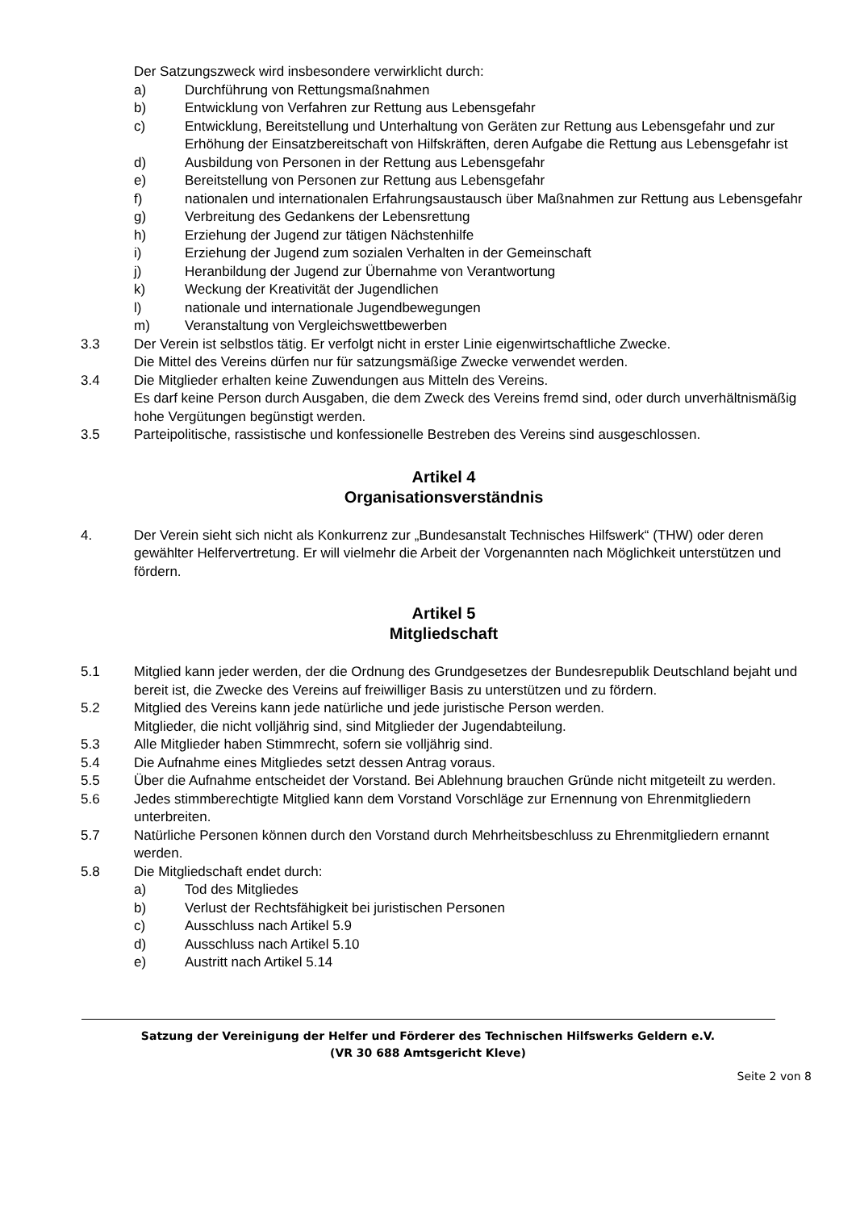Der Satzungszweck wird insbesondere verwirklicht durch:
a) Durchführung von Rettungsmaßnahmen
b) Entwicklung von Verfahren zur Rettung aus Lebensgefahr
c) Entwicklung, Bereitstellung und Unterhaltung von Geräten zur Rettung aus Lebensgefahr und zur Erhöhung der Einsatzbereitschaft von Hilfskräften, deren Aufgabe die Rettung aus Lebensgefahr ist
d) Ausbildung von Personen in der Rettung aus Lebensgefahr
e) Bereitstellung von Personen zur Rettung aus Lebensgefahr
f) nationalen und internationalen Erfahrungsaustausch über Maßnahmen zur Rettung aus Lebensgefahr
g) Verbreitung des Gedankens der Lebensrettung
h) Erziehung der Jugend zur tätigen Nächstenhilfe
i) Erziehung der Jugend zum sozialen Verhalten in der Gemeinschaft
j) Heranbildung der Jugend zur Übernahme von Verantwortung
k) Weckung der Kreativität der Jugendlichen
l) nationale und internationale Jugendbewegungen
m) Veranstaltung von Vergleichswettbewerben
3.3 Der Verein ist selbstlos tätig. Er verfolgt nicht in erster Linie eigenwirtschaftliche Zwecke.
Die Mittel des Vereins dürfen nur für satzungsmäßige Zwecke verwendet werden.
3.4 Die Mitglieder erhalten keine Zuwendungen aus Mitteln des Vereins.
Es darf keine Person durch Ausgaben, die dem Zweck des Vereins fremd sind, oder durch unverhältnismäßig hohe Vergütungen begünstigt werden.
3.5 Parteipolitische, rassistische und konfessionelle Bestreben des Vereins sind ausgeschlossen.
Artikel 4
Organisationsverständnis
4. Der Verein sieht sich nicht als Konkurrenz zur „Bundesanstalt Technisches Hilfswerk“ (THW) oder deren gewählter Helfervertretung. Er will vielmehr die Arbeit der Vorgenannten nach Möglichkeit unterstützen und fördern.
Artikel 5
Mitgliedschaft
5.1 Mitglied kann jeder werden, der die Ordnung des Grundgesetzes der Bundesrepublik Deutschland bejaht und bereit ist, die Zwecke des Vereins auf freiwilliger Basis zu unterstützen und zu fördern.
5.2 Mitglied des Vereins kann jede natürliche und jede juristische Person werden.
Mitglieder, die nicht volljährig sind, sind Mitglieder der Jugendabteilung.
5.3 Alle Mitglieder haben Stimmrecht, sofern sie volljährig sind.
5.4 Die Aufnahme eines Mitgliedes setzt dessen Antrag voraus.
5.5 Über die Aufnahme entscheidet der Vorstand. Bei Ablehnung brauchen Gründe nicht mitgeteilt zu werden.
5.6 Jedes stimmberechtigte Mitglied kann dem Vorstand Vorschläge zur Ernennung von Ehrenmitgliedern unterbreiten.
5.7 Natürliche Personen können durch den Vorstand durch Mehrheitsbeschluss zu Ehrenmitgliedern ernannt werden.
5.8 Die Mitgliedschaft endet durch:
a) Tod des Mitgliedes
b) Verlust der Rechtsfähigkeit bei juristischen Personen
c) Ausschluss nach Artikel 5.9
d) Ausschluss nach Artikel 5.10
e) Austritt nach Artikel 5.14
Satzung der Vereinigung der Helfer und Förderer des Technischen Hilfswerks Geldern e.V.
(VR 30 688 Amtsgericht Kleve)
Seite 2 von 8